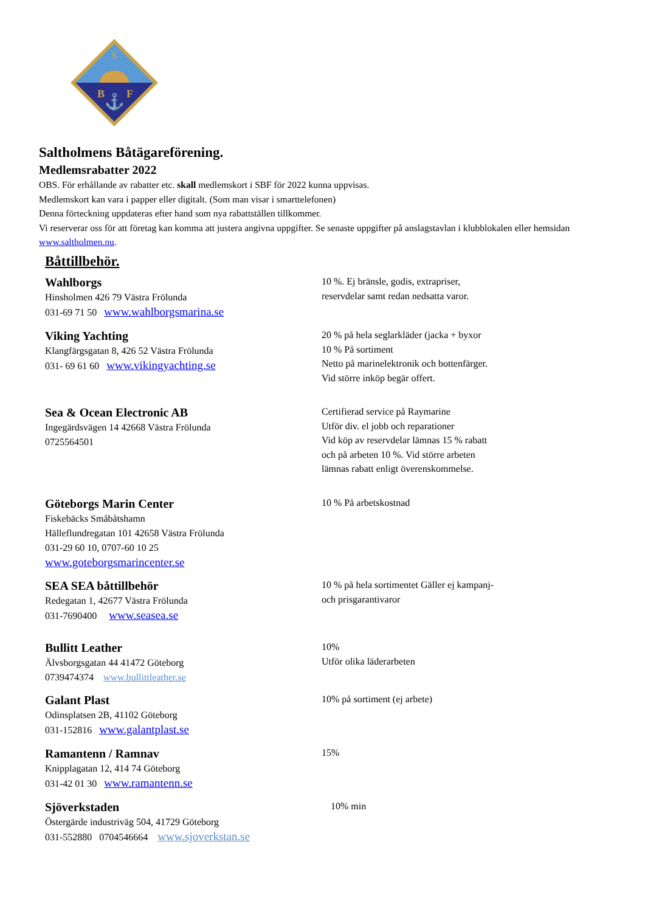S
B
F
⚓
Saltholmens Båtägareförening.
Medlemsrabatter 2022
OBS. För erhållande av rabatter etc. skall medlemskort i SBF för 2022 kunna uppvisas.
Medlemskort kan vara i papper eller digitalt. (Som man visar i smarttelefonen)
Denna förteckning uppdateras efter hand som nya rabattställen tillkommer.
Vi reserverar oss för att företag kan komma att justera angivna uppgifter. Se senaste uppgifter på anslagstavlan i klubblokalen eller hemsidan www.saltholmen.nu.
Båttillbehör.
Wahlborgs
Hinsholmen 426 79 Västra Frölunda
031-69 71 50 www.wahlborgsmarina.se
10 %. Ej bränsle, godis, extrapriser, reservdelar samt redan nedsatta varor.
Viking Yachting
Klangfärgsgatan 8, 426 52 Västra Frölunda
031- 69 61 60 www.vikingyachting.se
20 % på hela seglarkläder (jacka + byxor
10 % På sortiment
Netto på marinelektronik och bottenfärger.
Vid större inköp begär offert.
Sea & Ocean Electronic AB
Ingegärdsvägen 14 42668 Västra Frölunda
0725564501
Certifierad service på Raymarine
Utför div. el jobb och reparationer
Vid köp av reservdelar lämnas 15 % rabatt och på arbeten 10 %. Vid större arbeten lämnas rabatt enligt överenskommelse.
Göteborgs Marin Center
Fiskebäcks Småbåtshamn
Hälleflundregatan 101 42658 Västra Frölunda
031-29 60 10, 0707-60 10 25
www.goteborgsmarincenter.se
10 % På arbetskostnad
SEA SEA båttillbehör
Redegatan 1, 42677 Västra Frölunda
031-7690400 www.seasea.se
10 % på hela sortimentet Gäller ej kampanj- och prisgarantivaror
Bullitt Leather
Älvsborgsgatan 44 41472 Göteborg
0739474374 www.bullittleather.se
10%
Utför olika läderarbeten
Galant Plast
Odinsplatsen 2B, 41102 Göteborg
031-152816 www.galantplast.se
10% på sortiment (ej arbete)
Ramantenn / Ramnav
Knipplagatan 12, 414 74 Göteborg
031-42 01 30 www.ramantenn.se
15%
Sjöverkstaden
Östergärde industriväg 504, 41729 Göteborg
031-552880 0704546664 www.sjoverkstan.se
10% min